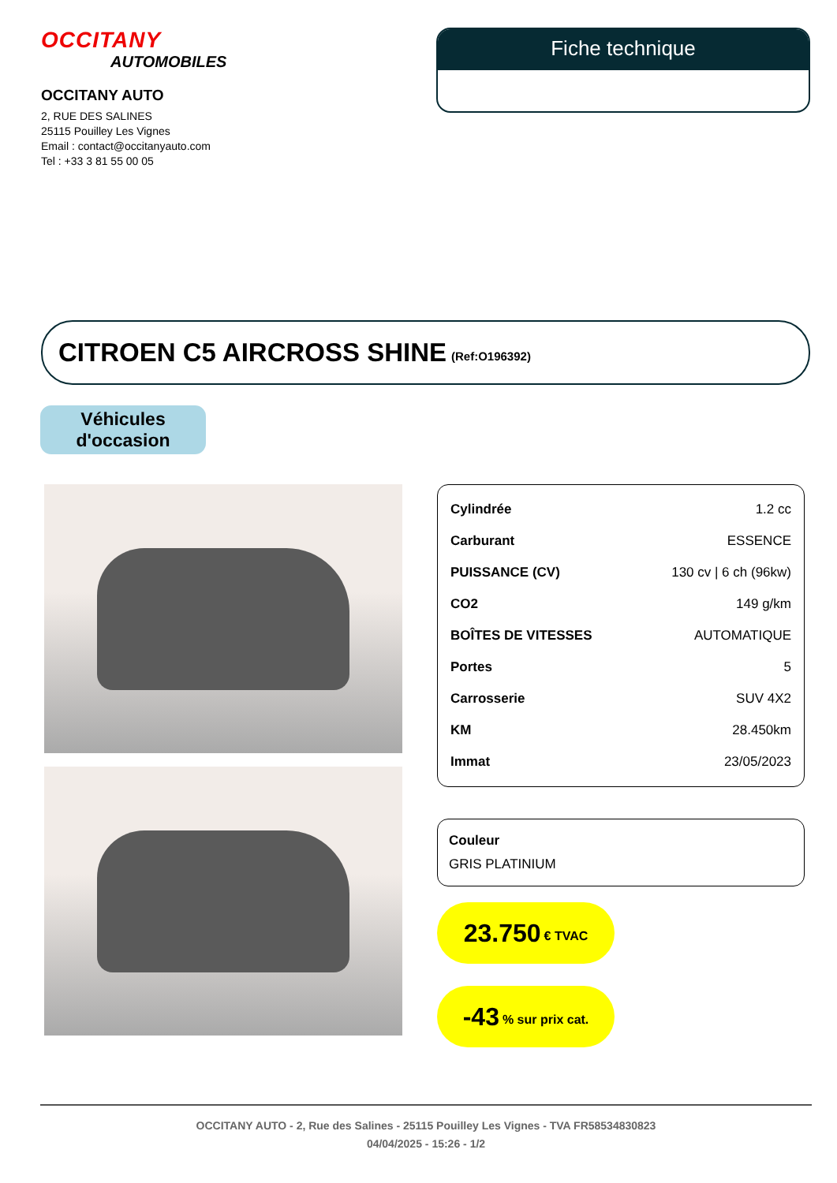OCCITANY
AUTOMOBILES
OCCITANY AUTO
2, RUE DES SALINES
25115 Pouilley Les Vignes
Email : contact@occitanyauto.com
Tel : +33 3 81 55 00 05
Fiche technique
CITROEN C5 AIRCROSS SHINE (Ref:O196392)
Véhicules
d'occasion
| Cylindrée | 1.2 cc |
| Carburant | ESSENCE |
| PUISSANCE (CV) | 130 cv / 6 ch (96kw) |
| CO2 | 149 g/km |
| BOÎTES DE VITESSES | AUTOMATIQUE |
| Portes | 5 |
| Carrosserie | SUV 4X2 |
| KM | 28.450km |
| Immat | 23/05/2023 |
Couleur
GRIS PLATINIUM
23.750 € TVAC
-43% sur prix cat.
OCCITANY AUTO - 2, Rue des Salines - 25115 Pouilley Les Vignes - TVA FR58534830823
04/04/2025 - 15:26 - 1/2